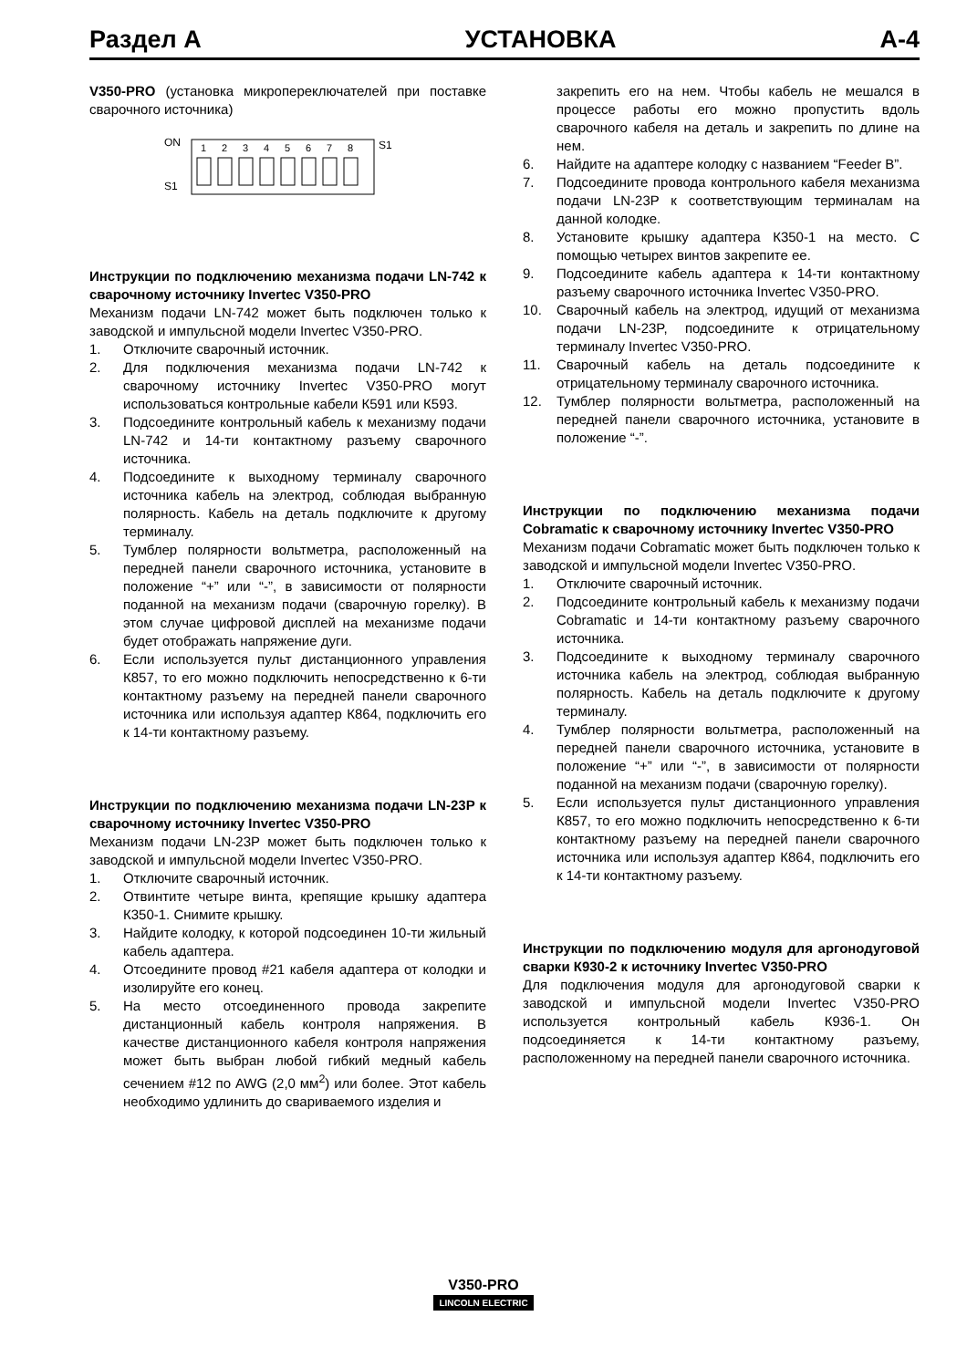Раздел А УСТАНОВКА А-4
V350-PRO (установка микропереключателей при поставке сварочного источника)
ON
S1
S1
1
2
3
4
5
6
7
8
Инструкции по подключению механизма подачи LN-742 к сварочному источнику Invertec V350-PRO
Механизм подачи LN-742 может быть подключен только к заводской и импульсной модели Invertec V350-PRO.
1. Отключите сварочный источник.
2. Для подключения механизма подачи LN-742 к сварочному источнику Invertec V350-PRO могут использоваться контрольные кабели К591 или К593.
3. Подсоедините контрольный кабель к механизму подачи LN-742 и 14-ти контактному разъему сварочного источника.
4. Подсоедините к выходному терминалу сварочного источника кабель на электрод, соблюдая выбранную полярность. Кабель на деталь подключите к другому терминалу.
5. Тумблер полярности вольтметра, расположенный на передней панели сварочного источника, установите в положение “+” или “-”, в зависимости от полярности поданной на механизм подачи (сварочную горелку). В этом случае цифровой дисплей на механизме подачи будет отображать напряжение дуги.
6. Если используется пульт дистанционного управления К857, то его можно подключить непосредственно к 6-ти контактному разъему на передней панели сварочного источника или используя адаптер К864, подключить его к 14-ти контактному разъему.
Инструкции по подключению механизма подачи LN-23P к сварочному источнику Invertec V350-PRO
Механизм подачи LN-23P может быть подключен только к заводской и импульсной модели Invertec V350-PRO.
1. Отключите сварочный источник.
2. Отвинтите четыре винта, крепящие крышку адаптера К350-1. Снимите крышку.
3. Найдите колодку, к которой подсоединен 10-ти жильный кабель адаптера.
4. Отсоедините провод #21 кабеля адаптера от колодки и изолируйте его конец.
5. На место отсоединенного провода закрепите дистанционный кабель контроля напряжения. В качестве дистанционного кабеля контроля напряжения может быть выбран любой гибкий медный кабель сечением #12 по AWG (2,0 мм<sup>2</sup>) или более. Этот кабель необходимо удлинить до свариваемого изделия и
закрепить его на нем. Чтобы кабель не мешался в процессе работы его можно пропустить вдоль сварочного кабеля на деталь и закрепить по длине на нем.
6. Найдите на адаптере колодку с названием “Feeder B”.
7. Подсоедините провода контрольного кабеля механизма подачи LN-23P к соответствующим терминалам на данной колодке.
8. Установите крышку адаптера К350-1 на место. С помощью четырех винтов закрепите ее.
9. Подсоедините кабель адаптера к 14-ти контактному разъему сварочного источника Invertec V350-PRO.
10. Сварочный кабель на электрод, идущий от механизма подачи LN-23P, подсоедините к отрицательному терминалу Invertec V350-PRO.
11. Сварочный кабель на деталь подсоедините к отрицательному терминалу сварочного источника.
12. Тумблер полярности вольтметра, расположенный на передней панели сварочного источника, установите в положение “-”.
Инструкции по подключению механизма подачи Cobramatic к сварочному источнику Invertec V350-PRO
Механизм подачи Cobramatic может быть подключен только к заводской и импульсной модели Invertec V350-PRO.
1. Отключите сварочный источник.
2. Подсоедините контрольный кабель к механизму подачи Cobramatic и 14-ти контактному разъему сварочного источника.
3. Подсоедините к выходному терминалу сварочного источника кабель на электрод, соблюдая выбранную полярность. Кабель на деталь подключите к другому терминалу.
4. Тумблер полярности вольтметра, расположенный на передней панели сварочного источника, установите в положение “+” или “-”, в зависимости от полярности поданной на механизм подачи (сварочную горелку).
5. Если используется пульт дистанционного управления К857, то его можно подключить непосредственно к 6-ти контактному разъему на передней панели сварочного источника или используя адаптер К864, подключить его к 14-ти контактному разъему.
Инструкции по подключению модуля для аргонодуговой сварки К930-2 к источнику Invertec V350-PRO
Для подключения модуля для аргонодуговой сварки к заводской и импульсной модели Invertec V350-PRO используется контрольный кабель К936-1. Он подсоединяется к 14-ти контактному разъему, расположенному на передней панели сварочного источника.
V350-PRO
LINCOLN ELECTRIC